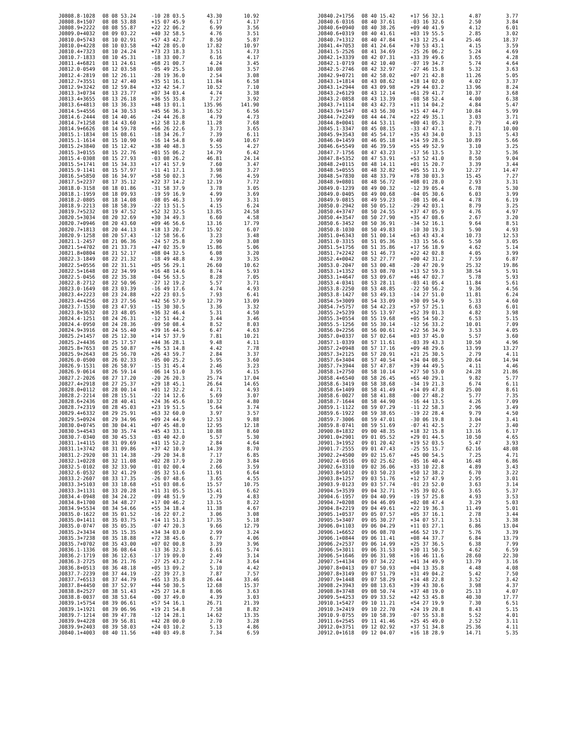| J0808.8-1028 | 08 08 53.24 | -10 28 03.5 | 43.30 | 10.92 |
| J0808.8+1507 | 08 08 53.88 | +15 07 45.9 | 6.17 | 4.17 |
| J0808.9+2222 | 08 08 55.87 | +22 22 06.2 | 6.99 | 3.56 |
| J0809.0+4032 | 08 09 03.22 | +40 32 58.5 | 4.76 | 3.51 |
| J0810.0+5743 | 08 10 02.91 | +57 43 42.7 | 8.50 | 5.87 |
| J0810.0+4228 | 08 10 03.58 | +42 28 05.0 | 17.82 | 10.97 |
| J0810.4+7323 | 08 10 24.24 | +73 23 18.3 | 3.51 | 4.73 |
| J0810.7-1833 | 08 10 45.31 | -18 33 00.7 | 6.16 | 4.17 |
| J0811.4+6821 | 08 11 24.61 | +68 21 00.7 | 4.24 | 3.45 |
| J0812.0-0549 | 08 12 03.58 | -05 49 25.5 | 10.08 | 3.57 |
| J0812.4-2819 | 08 12 26.11 | -28 19 36.0 | 2.54 | 3.08 |
| J0812.7+3551 | 08 12 47.40 | +35 51 16.1 | 11.84 | 6.58 |
| J0812.9+3242 | 08 12 59.84 | +32 42 54.7 | 10.52 | 7.10 |
| J0813.3+0734 | 08 13 23.77 | +07 34 03.4 | 4.74 | 3.38 |
| J0813.4+3655 | 08 13 26.18 | +36 55 35.8 | 7.27 | 3.92 |
| J0813.6+4813 | 08 13 36.33 | +48 13 01.1 | 135.96 | 141.90 |
| J0814.5+4556 | 08 14 30.53 | +45 56 36.3 | 16.52 | 6.56 |
| J0814.6-2444 | 08 14 40.46 | -24 44 26.8 | 4.79 | 4.73 |
| J0814.7+1258 | 08 14 43.60 | +12 58 12.8 | 11.28 | 7.68 |
| J0814.9+6626 | 08 14 59.78 | +66 26 22.6 | 3.73 | 3.65 |
| J0815.1-1834 | 08 15 08.61 | -18 34 26.7 | 7.39 | 6.11 |
| J0815.1-1614 | 08 15 10.90 | -16 14 54.8 | 9.40 | 10.67 |
| J0815.2+3840 | 08 15 12.42 | +38 40 48.3 | 5.55 | 4.27 |
| J0815.3+0155 | 08 15 22.76 | +01 55 06.2 | 14.79 | 6.42 |
| J0815.4-0308 | 08 15 27.93 | -03 08 26.2 | 46.81 | 24.14 |
| J0815.5+1741 | 08 15 34.33 | +17 41 57.9 | 7.60 | 3.47 |
| J0815.9-1141 | 08 15 57.97 | -11 41 17.1 | 3.98 | 3.27 |
| J0816.5+5850 | 08 16 34.97 | +58 50 02.3 | 7.96 | 4.59 |
| J0817.5+2237 | 08 17 35.12 | +22 37 14.2 | 12.19 | 7.72 |
| J0818.0-3158 | 08 18 01.86 | -31 58 37.9 | 3.78 | 3.05 |
| J0818.1-1959 | 08 18 09.93 | -19 59 16.9 | 4.99 | 3.69 |
| J0818.2-0805 | 08 18 14.08 | -08 05 46.3 | 1.99 | 3.31 |
| J0818.9-2213 | 08 18 58.39 | -22 13 51.5 | 4.15 | 6.24 |
| J0819.7+5232 | 08 19 47.52 | +52 32 32.5 | 13.85 | 24.58 |
| J0820.5+3034 | 08 20 32.69 | +30 34 49.3 | 6.60 | 4.58 |
| J0820.7+0946 | 08 20 43.60 | +09 46 56.6 | 13.16 | 17.79 |
| J0820.7+1813 | 08 20 44.13 | +18 13 20.7 | 15.92 | 6.07 |
| J0820.9-1258 | 08 20 57.43 | -12 58 56.6 | 3.23 | 3.48 |
| J0821.1-2457 | 08 21 06.36 | -24 57 25.8 | 2.90 | 3.08 |
| J0821.5+4702 | 08 21 33.73 | +47 02 35.9 | 15.86 | 5.06 |
| J0821.8+0804 | 08 21 52.17 | +08 04 32.5 | 6.08 | 3.20 |
| J0822.3-1849 | 08 22 21.32 | -18 49 48.8 | 4.39 | 3.35 |
| J0822.5+0556 | 08 22 31.51 | +05 56 29.1 | 26.60 | 10.62 |
| J0822.5+1648 | 08 22 34.99 | +16 48 14.6 | 8.74 | 5.93 |
| J0822.5-0456 | 08 22 35.38 | -04 56 53.5 | 8.28 | 7.05 |
| J0822.8-2712 | 08 22 50.96 | -27 12 19.2 | 5.57 | 3.71 |
| J0823.0-1649 | 08 23 03.39 | -16 49 17.6 | 4.74 | 4.93 |
| J0823.4+2223 | 08 23 24.88 | +22 23 03.5 | 7.93 | 6.41 |
| J0823.4+4256 | 08 23 27.56 | +42 56 57.9 | 12.79 | 13.09 |
| J0823.7-1530 | 08 23 47.93 | -15 30 30.5 | 3.36 | 3.32 |
| J0823.8+3632 | 08 23 48.05 | +36 32 46.4 | 5.31 | 4.50 |
| J0824.4-1251 | 08 24 26.31 | -12 51 44.2 | 3.44 | 3.46 |
| J0824.4-0950 | 08 24 28.36 | -09 50 08.4 | 8.52 | 8.03 |
| J0824.9+3916 | 08 24 55.40 | +39 16 44.5 | 6.47 | 4.63 |
| J0825.2+1457 | 08 25 12.30 | +14 57 37.9 | 7.81 | 10.21 |
| J0825.2+4436 | 08 25 17.57 | +44 36 28.1 | 9.48 | 4.11 |
| J0825.8+7653 | 08 25 50.87 | +76 53 14.8 | 4.42 | 7.78 |
| J0825.9+2643 | 08 25 56.70 | +26 43 59.7 | 2.84 | 3.37 |
| J0826.0-0500 | 08 26 02.33 | -05 00 25.2 | 5.95 | 3.60 |
| J0826.9-1531 | 08 26 58.97 | -15 31 45.4 | 2.46 | 3.23 |
| J0826.9-0614 | 08 26 59.14 | -06 14 51.0 | 3.95 | 4.15 |
| J0827.2-2026 | 08 27 17.20 | -20 26 20.3 | 25.74 | 17.04 |
| J0827.4+2918 | 08 27 25.37 | +29 18 45.1 | 26.64 | 14.65 |
| J0828.0+0112 | 08 28 00.14 | +01 12 32.2 | 4.71 | 4.93 |
| J0828.2-2214 | 08 28 15.51 | -22 14 12.6 | 5.69 | 3.07 |
| J0828.6+2436 | 08 28 40.41 | +24 36 45.6 | 10.32 | 4.80 |
| J0828.7+2319 | 08 28 45.03 | +23 19 51.5 | 5.64 | 3.74 |
| J0829.4+6332 | 08 29 25.91 | +63 32 60.0 | 3.97 | 3.57 |
| J0829.5+0924 | 08 29 34.96 | +09 24 44.9 | 12.53 | 9.88 |
| J0830.0+0745 | 08 30 04.41 | +07 45 48.0 | 12.95 | 12.18 |
| J0830.5+4543 | 08 30 35.74 | +45 43 33.1 | 10.88 | 8.60 |
| J0830.7-0340 | 08 30 45.53 | -03 40 42.0 | 5.57 | 5.30 |
| J0831.1+4115 | 08 31 09.69 | +41 15 52.2 | 2.84 | 4.64 |
| J0831.1+3742 | 08 31 09.86 | +37 42 10.9 | 14.39 | 8.70 |
| J0831.2-2920 | 08 31 14.38 | -29 20 34.8 | 7.17 | 6.85 |
| J0832.1+0228 | 08 32 11.08 | +02 28 17.9 | 2.20 | 3.84 |
| J0832.5-0102 | 08 32 33.90 | -01 02 00.4 | 2.66 | 3.59 |
| J0832.6-0532 | 08 32 41.29 | -05 32 51.6 | 11.91 | 6.64 |
| J0833.2-2607 | 08 33 17.35 | -26 07 48.6 | 3.65 | 4.55 |
| J0833.3+5103 | 08 33 18.68 | +51 03 08.6 | 15.57 | 10.75 |
| J0833.3+1131 | 08 33 20.28 | +11 31 05.5 | 15.41 | 6.62 |
| J0834.4-0948 | 08 34 24.22 | -09 48 51.9 | 2.79 | 4.83 |
| J0834.8+1700 | 08 34 48.27 | +17 00 46.2 | 13.15 | 8.22 |
| J0834.9+5534 | 08 34 54.66 | +55 34 18.4 | 11.38 | 4.67 |
| J0835.0-1622 | 08 35 01.52 | -16 22 07.2 | 3.06 | 3.08 |
| J0835.0+1411 | 08 35 03.75 | +14 11 51.3 | 17.35 | 5.18 |
| J0835.0-0747 | 08 35 05.35 | -07 47 20.3 | 9.66 | 12.79 |
| J0835.2+3434 | 08 35 15.35 | +34 34 03.0 | 2.99 | 3.24 |
| J0835.3+7238 | 08 35 18.88 | +72 38 45.6 | 6.77 | 4.06 |
| J0835.7+0702 | 08 35 43.00 | +07 02 00.8 | 3.39 | 3.96 |
| J0836.1-1336 | 08 36 08.64 | -13 36 32.3 | 6.61 | 5.74 |
| J0836.2-1719 | 08 36 12.63 | -17 19 09.0 | 2.49 | 3.14 |
| J0836.3-2725 | 08 36 21.76 | -27 25 43.2 | 2.74 | 3.64 |
| J0836.8+0513 | 08 36 48.18 | +05 13 09.2 | 5.10 | 4.42 |
| J0837.7-2239 | 08 37 44.19 | -22 39 27.3 | 7.87 | 7.57 |
| J0837.7+6513 | 08 37 44.79 | +65 13 35.8 | 26.44 | 33.46 |
| J0837.8+4450 | 08 37 52.97 | +44 50 30.5 | 12.68 | 15.37 |
| J0838.8+2527 | 08 38 51.43 | +25 27 14.8 | 8.06 | 3.63 |
| J0838.8-0037 | 08 38 53.64 | -00 37 49.0 | 4.39 | 3.03 |
| J0839.1+5754 | 08 39 06.61 | +57 54 16.1 | 26.71 | 21.39 |
| J0839.1+1921 | 08 39 06.96 | +19 21 54.8 | 7.58 | 8.82 |
| J0839.7-1214 | 08 39 47.78 | -12 14 28.1 | 14.62 | 13.35 |
| J0839.9+4228 | 08 39 56.81 | +42 28 00.0 | 2.70 | 3.28 |
| J0839.9+2403 | 08 39 58.03 | +24 03 10.2 | 5.13 | 4.86 |
| J0840.1+4003 | 08 40 11.56 | +40 03 49.8 | 7.34 | 6.59 |
| J0840.2+1756 | 08 40 15.42 | +17 56 32.1 | 4.87 | 3.77 |
| J0840.6-0316 | 08 40 37.61 | -03 16 32.6 | 2.50 | 3.84 |
| J0840.6+0940 | 08 40 38.26 | +09 40 41.9 | 4.12 | 6.01 |
| J0840.6+0319 | 08 40 41.61 | +03 19 55.5 | 2.85 | 3.02 |
| J0840.7+1312 | 08 40 47.84 | +13 12 25.4 | 25.46 | 18.37 |
| J0841.4+7053 | 08 41 24.64 | +70 53 43.1 | 4.15 | 3.59 |
| J0841.5-2526 | 08 41 34.69 | -25 26 06.2 | 5.24 | 4.69 |
| J0842.1+3339 | 08 42 07.31 | +33 39 49.6 | 3.65 | 4.28 |
| J0842.1-0719 | 08 42 10.40 | -07 19 34.7 | 5.74 | 4.64 |
| J0842.5-2746 | 08 42 32.97 | -27 46 15.8 | 5.32 | 3.63 |
| J0842.9+0721 | 08 42 58.02 | +07 21 42.8 | 11.26 | 5.05 |
| J0843.1+1814 | 08 43 08.62 | +18 14 02.0 | 4.02 | 3.37 |
| J0843.1+2944 | 08 43 09.98 | +29 44 03.2 | 13.96 | 8.24 |
| J0843.2+6129 | 08 43 12.14 | +61 29 41.7 | 10.37 | 3.68 |
| J0843.2-0858 | 08 43 13.39 | -08 58 52.4 | 4.00 | 6.38 |
| J0843.7+1114 | 08 43 42.73 | +11 14 04.2 | 4.84 | 5.47 |
| J0843.9+1547 | 08 43 56.30 | +15 47 44.7 | 10.84 | 5.99 |
| J0844.7+2249 | 08 44 44.74 | +22 49 35.1 | 3.03 | 3.71 |
| J0844.8+0041 | 08 44 53.11 | +00 41 05.3 | 2.79 | 4.49 |
| J0845.1-3347 | 08 45 08.15 | -33 47 47.1 | 8.71 | 10.00 |
| J0845.9+3543 | 08 45 54.17 | +35 43 34.0 | 3.13 | 5.43 |
| J0846.0+1459 | 08 46 05.18 | +14 59 28.5 | 10.89 | 5.66 |
| J0846.6+5549 | 08 46 39.59 | +55 49 52.9 | 3.10 | 3.25 |
| J0847.7-1756 | 08 47 43.23 | -17 56 13.5 | 3.32 | 5.36 |
| J0847.8+5352 | 08 47 53.91 | +53 52 41.0 | 8.50 | 9.04 |
| J0848.2+0115 | 08 48 14.11 | +01 15 20.7 | 3.39 | 3.44 |
| J0848.5+0555 | 08 48 32.82 | +05 55 11.9 | 12.27 | 14.47 |
| J0848.5+7830 | 08 48 33.79 | +78 30 03.3 | 15.45 | 7.27 |
| J0848.9+0801 | 08 48 56.72 | +08 01 28.0 | 2.93 | 3.31 |
| J0849.0-1239 | 08 49 00.32 | -12 39 05.4 | 6.78 | 5.30 |
| J0849.0-0405 | 08 49 00.68 | -04 05 30.6 | 6.03 | 3.99 |
| J0849.9-0815 | 08 49 59.23 | -08 15 06.4 | 4.78 | 6.19 |
| J0850.0-2942 | 08 50 05.12 | -29 42 03.1 | 8.79 | 3.25 |
| J0850.4+3747 | 08 50 24.55 | +37 47 05.9 | 4.76 | 4.97 |
| J0850.4+3547 | 08 50 27.90 | +35 47 08.6 | 2.67 | 3.20 |
| J0850.6-3452 | 08 50 36.91 | -34 52 16.1 | 9.64 | 8.51 |
| J0850.8-1030 | 08 50 49.83 | -10 30 19.3 | 5.90 | 4.93 |
| J0851.0+6343 | 08 51 00.14 | +63 43 43.4 | 10.73 | 12.53 |
| J0851.0-3315 | 08 51 05.36 | -33 15 56.6 | 5.50 | 3.05 |
| J0851.5+1756 | 08 51 35.86 | +17 56 18.9 | 4.62 | 5.14 |
| J0851.7+2242 | 08 51 46.73 | +22 42 02.8 | 4.05 | 3.99 |
| J0852.4+0042 | 08 52 27.77 | +00 42 31.2 | 7.59 | 6.87 |
| J0853.0-2047 | 08 53 00.48 | -20 47 20.9 | 25.32 | 19.86 |
| J0853.1+1352 | 08 53 08.70 | +13 52 59.3 | 38.54 | 5.91 |
| J0853.1+4647 | 08 53 09.67 | +46 47 02.7 | 5.78 | 5.93 |
| J0853.4-0341 | 08 53 28.11 | -03 41 05.4 | 11.84 | 5.61 |
| J0853.8-2250 | 08 53 48.85 | -22 50 56.2 | 9.36 | 4.56 |
| J0853.8-1427 | 08 53 49.13 | -14 27 51.0 | 11.81 | 6.24 |
| J0854.5+3009 | 08 54 33.09 | +30 09 54.9 | 5.33 | 4.60 |
| J0854.7+5757 | 08 54 42.23 | +57 57 25.1 | 6.63 | 6.01 |
| J0855.2+5239 | 08 55 13.97 | +52 39 01.3 | 4.82 | 3.98 |
| J0855.3+0554 | 08 55 19.68 | +05 54 50.2 | 6.53 | 5.15 |
| J0855.5-1256 | 08 55 30.14 | -12 56 33.2 | 10.01 | 7.09 |
| J0856.0+2256 | 08 56 00.61 | +22 56 34.9 | 3.53 | 4.05 |
| J0857.0+0337 | 08 57 02.64 | +03 37 45.0 | 5.57 | 3.60 |
| J0857.1-0339 | 08 57 11.61 | -03 39 43.3 | 10.50 | 4.96 |
| J0857.2+0948 | 08 57 17.16 | +09 48 29.6 | 13.99 | 13.27 |
| J0857.3+2125 | 08 57 20.91 | +21 25 30.5 | 2.79 | 4.11 |
| J0857.6+3404 | 08 57 40.54 | +34 04 08.5 | 20.64 | 14.94 |
| J0857.7+3944 | 08 57 47.87 | +39 44 49.5 | 4.11 | 4.46 |
| J0858.1+2750 | 08 58 10.14 | +27 50 53.0 | 24.28 | 21.86 |
| J0858.4+6540 | 08 58 26.45 | +65 40 29.1 | 9.82 | 5.77 |
| J0858.6-3419 | 08 58 38.68 | -34 19 21.3 | 6.74 | 6.11 |
| J0858.6+1409 | 08 58 41.49 | +14 09 47.8 | 25.00 | 8.61 |
| J0858.6-0027 | 08 58 41.88 | -00 27 48.2 | 5.77 | 7.35 |
| J0858.7-1644 | 08 58 44.90 | -16 44 13.5 | 4.26 | 7.09 |
| J0859.1-1122 | 08 59 07.29 | -11 22 58.3 | 2.96 | 3.49 |
| J0859.6-1922 | 08 59 38.65 | -19 22 28.4 | 9.79 | 4.50 |
| J0859.7-3006 | 08 59 47.01 | -30 06 19.8 | 3.04 | 3.41 |
| J0859.8-0741 | 08 59 51.69 | -07 41 42.5 | 2.27 | 3.40 |
| J0900.8+1832 | 09 00 48.35 | +18 32 15.8 | 13.16 | 6.17 |
| J0901.0+2901 | 09 01 05.52 | +29 01 44.5 | 10.50 | 4.65 |
| J0901.3+1952 | 09 01 20.42 | +19 52 03.5 | 5.47 | 3.93 |
| J0901.7-2555 | 09 01 47.43 | -25 55 15.7 | 62.16 | 48.08 |
| J0902.2+4500 | 09 02 15.67 | +45 00 54.5 | 7.25 | 4.71 |
| J0902.4-0516 | 09 02 25.62 | -05 16 40.4 | 16.48 | 6.86 |
| J0902.6+3310 | 09 02 36.06 | +33 10 22.8 | 4.89 | 3.43 |
| J0903.8+5012 | 09 03 50.23 | +50 12 38.2 | 6.70 | 3.22 |
| J0903.8+1257 | 09 03 51.76 | +12 57 47.9 | 2.95 | 3.01 |
| J0903.9-0123 | 09 03 57.74 | -01 23 52.0 | 3.63 | 3.14 |
| J0904.5+3539 | 09 04 32.71 | +35 39 02.6 | 3.65 | 5.37 |
| J0904.6-1957 | 09 04 40.99 | -19 57 25.8 | 4.93 | 3.53 |
| J0904.7+0208 | 09 04 46.09 | +02 08 47.4 | 3.29 | 5.03 |
| J0904.8+2219 | 09 04 49.61 | +22 19 36.3 | 11.49 | 5.01 |
| J0905.1+0537 | 09 05 07.57 | +05 37 16.1 | 2.78 | 3.44 |
| J0905.5+3407 | 09 05 30.27 | +34 07 57.1 | 3.51 | 3.38 |
| J0906.0+1103 | 09 06 04.29 | +11 03 27.1 | 6.86 | 13.04 |
| J0906.1+6652 | 09 06 08.70 | +66 52 19.7 | 5.76 | 3.39 |
| J0906.1+0844 | 09 06 11.41 | +08 44 37.7 | 6.84 | 13.79 |
| J0906.2+2537 | 09 06 14.99 | +25 37 36.5 | 6.38 | 7.99 |
| J0906.5+3011 | 09 06 31.53 | +30 11 50.5 | 4.62 | 6.59 |
| J0906.5+1646 | 09 06 31.98 | +16 46 11.6 | 28.60 | 22.30 |
| J0907.5+4134 | 09 07 34.22 | +41 34 49.9 | 13.79 | 3.16 |
| J0907.8+0413 | 09 07 50.93 | +04 13 35.8 | 4.48 | 4.08 |
| J0907.8+3149 | 09 07 51.79 | +31 49 04.2 | 5.42 | 7.50 |
| J0907.9+1448 | 09 07 58.29 | +14 48 22.8 | 3.52 | 3.42 |
| J0908.2+3943 | 09 08 13.63 | +39 43 30.6 | 3.98 | 4.37 |
| J0908.8+3748 | 09 08 50.74 | +37 48 19.0 | 25.13 | 4.07 |
| J0909.5+4253 | 09 09 33.52 | +42 53 45.8 | 40.30 | 17.77 |
| J0910.1+5427 | 09 10 11.21 | +54 27 19.9 | 7.30 | 6.51 |
| J0910.3+2419 | 09 10 22.70 | +24 19 20.8 | 8.43 | 5.15 |
| J0910.9-0755 | 09 10 58.39 | -07 55 53.8 | 5.52 | 4.01 |
| J0911.6+2545 | 09 11 41.46 | +25 45 49.0 | 2.52 | 3.11 |
| J0912.0+3751 | 09 12 02.92 | +37 51 34.8 | 25.36 | 4.11 |
| J0912.0+1618 | 09 12 04.07 | +16 18 28.9 | 14.71 | 5.35 |